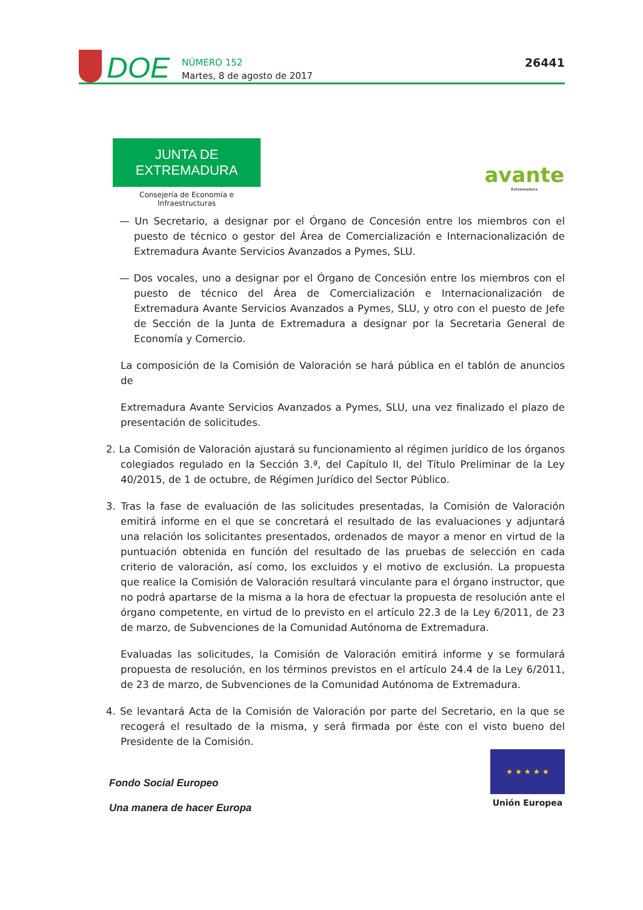DOE
NÚMERO 152
Martes, 8 de agosto de 2017
26441
JUNTA DE EXTREMADURA
Consejería de Economía e Infraestructuras
avante
Extremadura
— Un Secretario, a designar por el Órgano de Concesión entre los miembros con el puesto de técnico o gestor del Área de Comercialización e Internacionalización de Extremadura Avante Servicios Avanzados a Pymes, SLU.
— Dos vocales, uno a designar por el Órgano de Concesión entre los miembros con el puesto de técnico del Área de Comercialización e Internacionalización de Extremadura Avante Servicios Avanzados a Pymes, SLU, y otro con el puesto de Jefe de Sección de la Junta de Extremadura a designar por la Secretaria General de Economía y Comercio.
La composición de la Comisión de Valoración se hará pública en el tablón de anuncios de
Extremadura Avante Servicios Avanzados a Pymes, SLU, una vez finalizado el plazo de presentación de solicitudes.
2. La Comisión de Valoración ajustará su funcionamiento al régimen jurídico de los órganos colegiados regulado en la Sección 3.ª, del Capítulo II, del Título Preliminar de la Ley 40/2015, de 1 de octubre, de Régimen Jurídico del Sector Público.
3. Tras la fase de evaluación de las solicitudes presentadas, la Comisión de Valoración emitirá informe en el que se concretará el resultado de las evaluaciones y adjuntará una relación los solicitantes presentados, ordenados de mayor a menor en virtud de la puntuación obtenida en función del resultado de las pruebas de selección en cada criterio de valoración, así como, los excluidos y el motivo de exclusión. La propuesta que realice la Comisión de Valoración resultará vinculante para el órgano instructor, que no podrá apartarse de la misma a la hora de efectuar la propuesta de resolución ante el órgano competente, en virtud de lo previsto en el artículo 22.3 de la Ley 6/2011, de 23 de marzo, de Subvenciones de la Comunidad Autónoma de Extremadura.
Evaluadas las solicitudes, la Comisión de Valoración emitirá informe y se formulará propuesta de resolución, en los términos previstos en el artículo 24.4 de la Ley 6/2011, de 23 de marzo, de Subvenciones de la Comunidad Autónoma de Extremadura.
4. Se levantará Acta de la Comisión de Valoración por parte del Secretario, en la que se recogerá el resultado de la misma, y será firmada por éste con el visto bueno del Presidente de la Comisión.
Fondo Social Europeo
Una manera de hacer Europa
★ ★ ★ ★ ★
Unión Europea